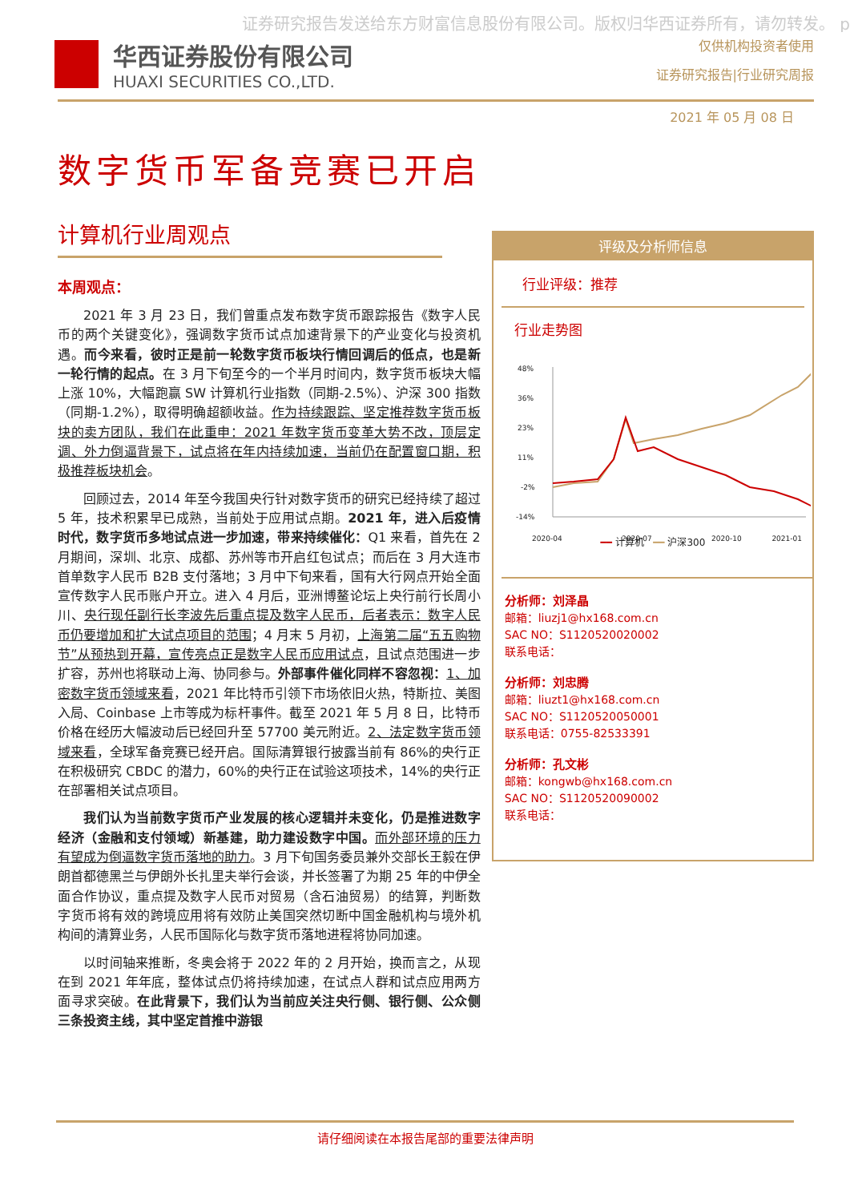证券研究报告发送给东方财富信息股份有限公司。版权归华西证券所有，请勿转发。 p
华西证券股份有限公司
HUAXI SECURITIES CO.,LTD.
仅供机构投资者使用
证券研究报告|行业研究周报
2021 年 05 月 08 日
数字货币军备竞赛已开启
计算机行业周观点
本周观点：
2021 年 3 月 23 日，我们曾重点发布数字货币跟踪报告《数字人民币的两个关键变化》，强调数字货币试点加速背景下的产业变化与投资机遇。而今来看，彼时正是前一轮数字货币板块行情回调后的低点，也是新一轮行情的起点。在 3 月下旬至今的一个半月时间内，数字货币板块大幅上涨 10%，大幅跑赢 SW 计算机行业指数（同期-2.5%）、沪深 300 指数（同期-1.2%），取得明确超额收益。作为持续跟踪、坚定推荐数字货币板块的卖方团队，我们在此重申：2021 年数字货币变革大势不改，顶层定调、外力倒逼背景下，试点将在年内持续加速，当前仍在配置窗口期，积极推荐板块机会。
回顾过去，2014 年至今我国央行针对数字货币的研究已经持续了超过 5 年，技术积累早已成熟，当前处于应用试点期。2021 年，进入后疫情时代，数字货币多地试点进一步加速，带来持续催化：Q1 来看，首先在 2 月期间，深圳、北京、成都、苏州等市开启红包试点；而后在 3 月大连市首单数字人民币 B2B 支付落地；3 月中下旬来看，国有大行网点开始全面宣传数字人民币账户开立。进入 4 月后，亚洲博鳌论坛上央行前行长周小川、央行现任副行长李波先后重点提及数字人民币，后者表示：数字人民币仍要增加和扩大试点项目的范围；4 月末 5 月初，上海第二届“五五购物节”从预热到开幕，宣传亮点正是数字人民币应用试点，且试点范围进一步扩容，苏州也将联动上海、协同参与。外部事件催化同样不容忽视：1、加密数字货币领域来看，2021 年比特币引领下市场依旧火热，特斯拉、美图入局、Coinbase 上市等成为标杆事件。截至 2021 年 5 月 8 日，比特币价格在经历大幅波动后已经回升至 57700 美元附近。2、法定数字货币领域来看，全球军备竞赛已经开启。国际清算银行披露当前有 86%的央行正在积极研究 CBDC 的潜力，60%的央行正在试验这项技术，14%的央行正在部署相关试点项目。
我们认为当前数字货币产业发展的核心逻辑并未变化，仍是推进数字经济（金融和支付领域）新基建，助力建设数字中国。而外部环境的压力有望成为倒逼数字货币落地的助力。3 月下旬国务委员兼外交部长王毅在伊朗首都德黑兰与伊朗外长扎里夫举行会谈，并长签署了为期 25 年的中伊全面合作协议，重点提及数字人民币对贸易（含石油贸易）的结算，判断数字货币将有效的跨境应用将有效防止美国突然切断中国金融机构与境外机构间的清算业务，人民币国际化与数字货币落地进程将协同加速。
以时间轴来推断，冬奥会将于 2022 年的 2 月开始，换而言之，从现在到 2021 年年底，整体试点仍将持续加速，在试点人群和试点应用两方面寻求突破。在此背景下，我们认为当前应关注央行侧、银行侧、公众侧三条投资主线，其中坚定首推中游银
评级及分析师信息
行业评级：推荐
行业走势图
48%
36%
23%
11%
-2%
-14%
2020-04
2020-07
2020-10
2021-01
━━ 计算机 ━━ 沪深300
分析师：刘泽晶
邮箱：liuzj1@hx168.com.cn
SAC NO：S1120520020002
联系电话：
分析师：刘忠腾
邮箱：liuzt1@hx168.com.cn
SAC NO：S1120520050001
联系电话：0755-82533391
分析师：孔文彬
邮箱：kongwb@hx168.com.cn
SAC NO：S1120520090002
联系电话：
请仔细阅读在本报告尾部的重要法律声明